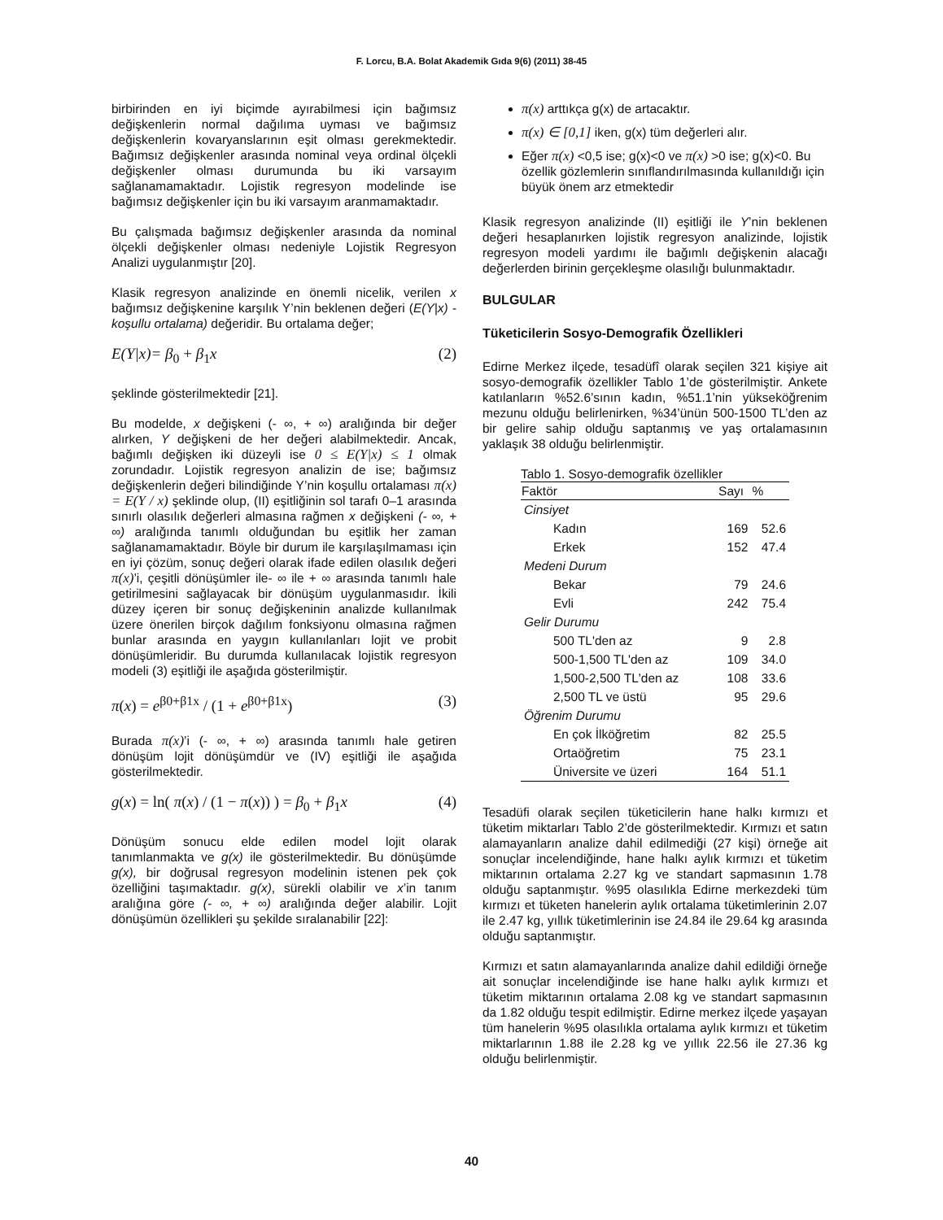F. Lorcu, B.A. Bolat Akademik Gıda 9(6) (2011) 38-45
birbirinden en iyi biçimde ayırabilmesi için bağımsız değişkenlerin normal dağılıma uyması ve bağımsız değişkenlerin kovaryanslarının eşit olması gerekmektedir. Bağımsız değişkenler arasında nominal veya ordinal ölçekli değişkenler olması durumunda bu iki varsayım sağlanamamaktadır. Lojistik regresyon modelinde ise bağımsız değişkenler için bu iki varsayım aranmamaktadır.
Bu çalışmada bağımsız değişkenler arasında da nominal ölçekli değişkenler olması nedeniyle Lojistik Regresyon Analizi uygulanmıştır [20].
Klasik regresyon analizinde en önemli nicelik, verilen x bağımsız değişkenine karşılık Y’nin beklenen değeri (E(Y|x) -koşullu ortalama) değeridir. Bu ortalama değer;
E(Y|x)= β<sub>0</sub> + β<sub>1</sub>x (2)
şeklinde gösterilmektedir [21].
Bu modelde, x değişkeni (- ∞, + ∞) aralığında bir değer alırken, Y değişkeni de her değeri alabilmektedir. Ancak, bağımlı değişken iki düzeyli ise 0 ≤ E(Y|x) ≤ 1 olmak zorundadır. Lojistik regresyon analizin de ise; bağımsız değişkenlerin değeri bilindiğinde Y’nin koşullu ortalaması π(x) = E(Y / x) şeklinde olup, (II) eşitliğinin sol tarafı 0–1 arasında sınırlı olasılık değerleri almasına rağmen x değişkeni (- ∞, + ∞) aralığında tanımlı olduğundan bu eşitlik her zaman sağlanamamaktadır. Böyle bir durum ile karşılaşılmaması için en iyi çözüm, sonuç değeri olarak ifade edilen olasılık değeri π(x)’i, çeşitli dönüşümler ile- ∞ ile + ∞ arasında tanımlı hale getirilmesini sağlayacak bir dönüşüm uygulanmasıdır. İkili düzey içeren bir sonuç değişkeninin analizde kullanılmak üzere önerilen birçok dağılım fonksiyonu olmasına rağmen bunlar arasında en yaygın kullanılanları lojit ve probit dönüşümleridir. Bu durumda kullanılacak lojistik regresyon modeli (3) eşitliği ile aşağıda gösterilmiştir.
π(x) = e<sup>β0+β1x</sup> / (1 + e<sup>β0+β1x</sup>) (3)
Burada π(x)’i (- ∞, + ∞) arasında tanımlı hale getiren dönüşüm lojit dönüşümdür ve (IV) eşitliği ile aşağıda gösterilmektedir.
g(x) = ln( π(x) / (1 − π(x)) ) = β<sub>0</sub> + β<sub>1</sub>x (4)
Dönüşüm sonucu elde edilen model lojit olarak tanımlanmakta ve g(x) ile gösterilmektedir. Bu dönüşümde g(x), bir doğrusal regresyon modelinin istenen pek çok özelliğini taşımaktadır. g(x), sürekli olabilir ve x’in tanım aralığına göre (- ∞, + ∞) aralığında değer alabilir. Lojit dönüşümün özellikleri şu şekilde sıralanabilir [22]:
π(x) arttıkça g(x) de artacaktır.
π(x) ∈ [0,1] iken, g(x) tüm değerleri alır.
Eğer π(x) <0,5 ise; g(x)<0 ve π(x) >0 ise; g(x)<0. Bu özellik gözlemlerin sınıflandırılmasında kullanıldığı için büyük önem arz etmektedir
Klasik regresyon analizinde (II) eşitliği ile Y’nin beklenen değeri hesaplanırken lojistik regresyon analizinde, lojistik regresyon modeli yardımı ile bağımlı değişkenin alacağı değerlerden birinin gerçekleşme olasılığı bulunmaktadır.
BULGULAR
Tüketicilerin Sosyo-Demografik Özellikleri
Edirne Merkez ilçede, tesadüfî olarak seçilen 321 kişiye ait sosyo-demografik özellikler Tablo 1’de gösterilmiştir. Ankete katılanların %52.6’sının kadın, %51.1’nin yükseköğrenim mezunu olduğu belirlenirken, %34’ünün 500-1500 TL’den az bir gelire sahip olduğu saptanmış ve yaş ortalamasının yaklaşık 38 olduğu belirlenmiştir.
Tablo 1. Sosyo-demografik özellikler
| Faktör | Sayı | % |
| --- | --- | --- |
| Cinsiyet | | |
| Kadın | 169 | 52.6 |
| Erkek | 152 | 47.4 |
| Medeni Durum | | |
| Bekar | 79 | 24.6 |
| Evli | 242 | 75.4 |
| Gelir Durumu | | |
| 500 TL'den az | 9 | 2.8 |
| 500-1,500 TL'den az | 109 | 34.0 |
| 1,500-2,500 TL'den az | 108 | 33.6 |
| 2,500 TL ve üstü | 95 | 29.6 |
| Öğrenim Durumu | | |
| En çok İlköğretim | 82 | 25.5 |
| Ortaöğretim | 75 | 23.1 |
| Üniversite ve üzeri | 164 | 51.1 |
Tesadüfi olarak seçilen tüketicilerin hane halkı kırmızı et tüketim miktarları Tablo 2’de gösterilmektedir. Kırmızı et satın alamayanların analize dahil edilmediği (27 kişi) örneğe ait sonuçlar incelendiğinde, hane halkı aylık kırmızı et tüketim miktarının ortalama 2.27 kg ve standart sapmasının 1.78 olduğu saptanmıştır. %95 olasılıkla Edirne merkezdeki tüm kırmızı et tüketen hanelerin aylık ortalama tüketimlerinin 2.07 ile 2.47 kg, yıllık tüketimlerinin ise 24.84 ile 29.64 kg arasında olduğu saptanmıştır.
Kırmızı et satın alamayanlarında analize dahil edildiği örneğe ait sonuçlar incelendiğinde ise hane halkı aylık kırmızı et tüketim miktarının ortalama 2.08 kg ve standart sapmasının da 1.82 olduğu tespit edilmiştir. Edirne merkez ilçede yaşayan tüm hanelerin %95 olasılıkla ortalama aylık kırmızı et tüketim miktarlarının 1.88 ile 2.28 kg ve yıllık 22.56 ile 27.36 kg olduğu belirlenmiştir.
40